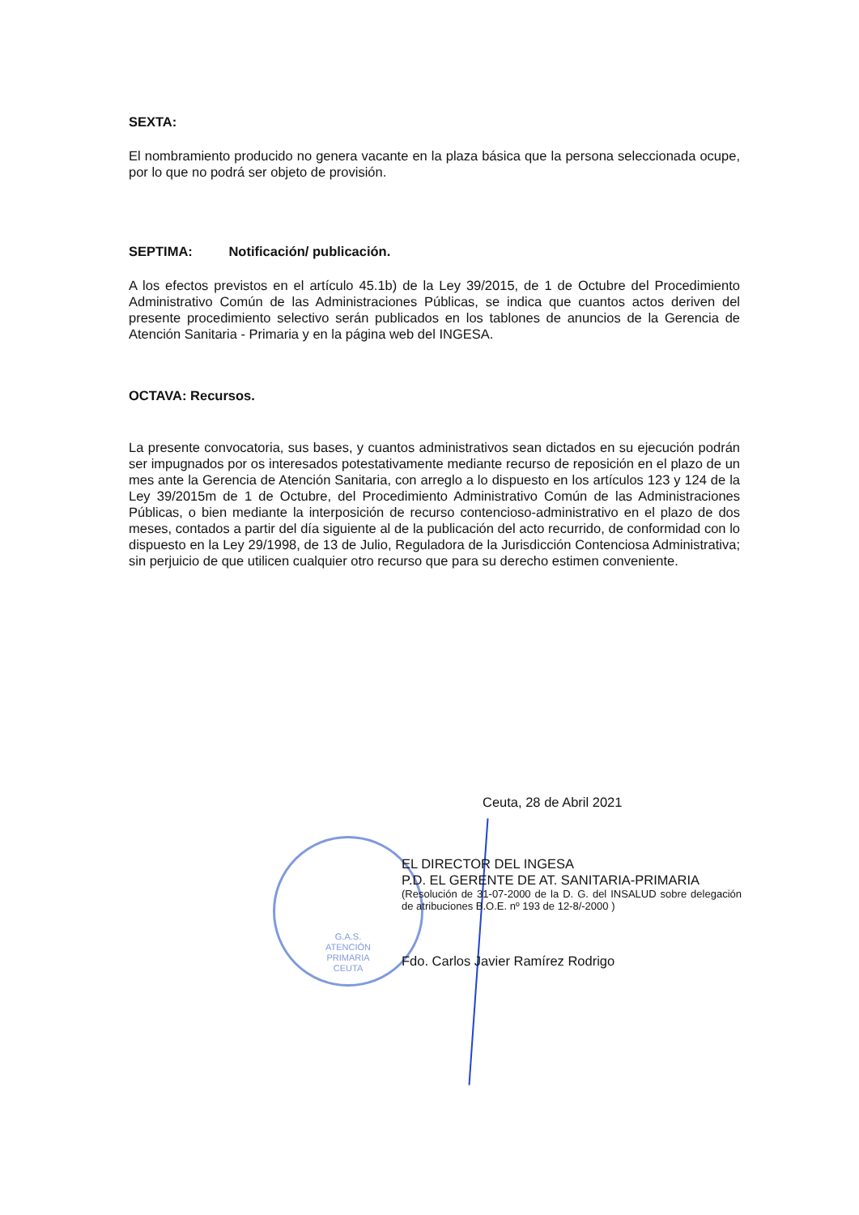G.A.S.
ATENCIÓN
PRIMARIA
CEUTA
SEXTA:
El nombramiento producido no genera vacante en la plaza básica que la persona seleccionada ocupe, por lo que no podrá ser objeto de provisión.
SEPTIMA: Notificación/ publicación.
A los efectos previstos en el artículo 45.1b) de la Ley 39/2015, de 1 de Octubre del Procedimiento Administrativo Común de las Administraciones Públicas, se indica que cuantos actos deriven del presente procedimiento selectivo serán publicados en los tablones de anuncios de la Gerencia de Atención Sanitaria - Primaria y en la página web del INGESA.
OCTAVA: Recursos.
La presente convocatoria, sus bases, y cuantos administrativos sean dictados en su ejecución podrán ser impugnados por os interesados potestativamente mediante recurso de reposición en el plazo de un mes ante la Gerencia de Atención Sanitaria, con arreglo a lo dispuesto en los artículos 123 y 124 de la Ley 39/2015m de 1 de Octubre, del Procedimiento Administrativo Común de las Administraciones Públicas, o bien mediante la interposición de recurso contencioso-administrativo en el plazo de dos meses, contados a partir del día siguiente al de la publicación del acto recurrido, de conformidad con lo dispuesto en la Ley 29/1998, de 13 de Julio, Reguladora de la Jurisdicción Contenciosa Administrativa; sin perjuicio de que utilicen cualquier otro recurso que para su derecho estimen conveniente.
Ceuta, 28 de Abril 2021
EL DIRECTOR DEL INGESA
P.D. EL GERENTE DE AT. SANITARIA-PRIMARIA
(Resolución de 31-07-2000 de la D. G. del INSALUD sobre delegación de atribuciones B.O.E. nº 193 de 12-8/-2000 )
Fdo. Carlos Javier Ramírez Rodrigo